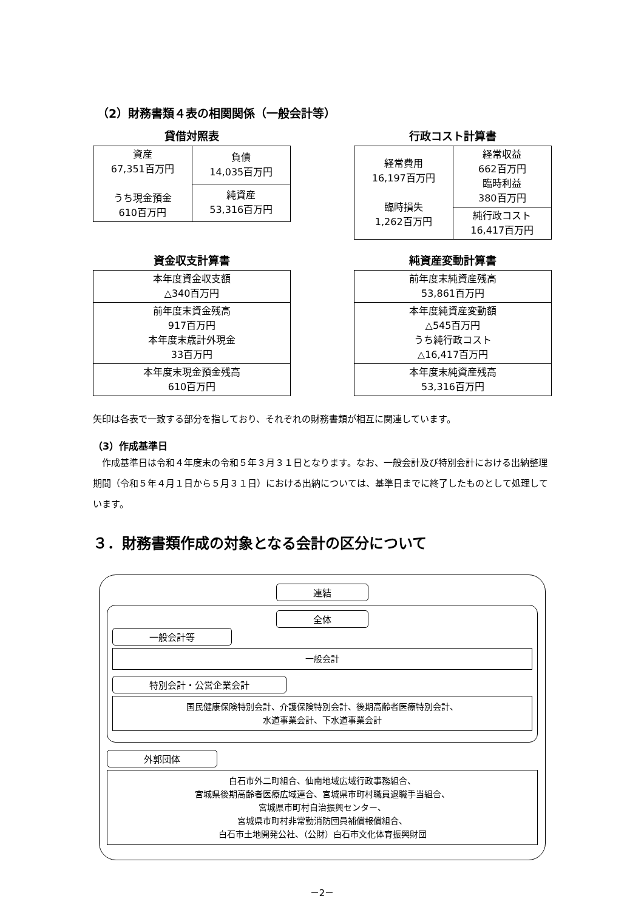（2）財務書類４表の相関関係（一般会計等）
貸借対照表
| 資産 67,351百万円 うち現金預金 610百万円 | 負債 14,035百万円 |
| | 純資産 53,316百万円 |
行政コスト計算書
| 経常費用 16,197百万円 臨時損失 1,262百万円 | 経常収益 662百万円 臨時利益 380百万円 |
| | 純行政コスト 16,417百万円 |
資金収支計算書
| 本年度資金収支額 △340百万円 |
| 前年度末資金残高 917百万円 本年度末歳計外現金 33百万円 |
| 本年度末現金預金残高 610百万円 |
純資産変動計算書
| 前年度末純資産残高 53,861百万円 |
| 本年度純資産変動額 △545百万円 うち純行政コスト △16,417百万円 |
| 本年度末純資産残高 53,316百万円 |
矢印は各表で一致する部分を指しており、それぞれの財務書類が相互に関連しています。
（3）作成基準日
作成基準日は令和４年度末の令和５年３月３１日となります。なお、一般会計及び特別会計における出納整理期間（令和５年４月１日から５月３１日）における出納については、基準日までに終了したものとして処理しています。
３．財務書類作成の対象となる会計の区分について
連結
全体
一般会計等
一般会計
特別会計・公営企業会計
国民健康保険特別会計、介護保険特別会計、後期高齢者医療特別会計、
水道事業会計、下水道事業会計
外郭団体
白石市外二町組合、仙南地域広域行政事務組合、
宮城県後期高齢者医療広域連合、宮城県市町村職員退職手当組合、
宮城県市町村自治振興センター、
宮城県市町村非常勤消防団員補償報償組合、
白石市土地開発公社、（公財）白石市文化体育振興財団
－2－